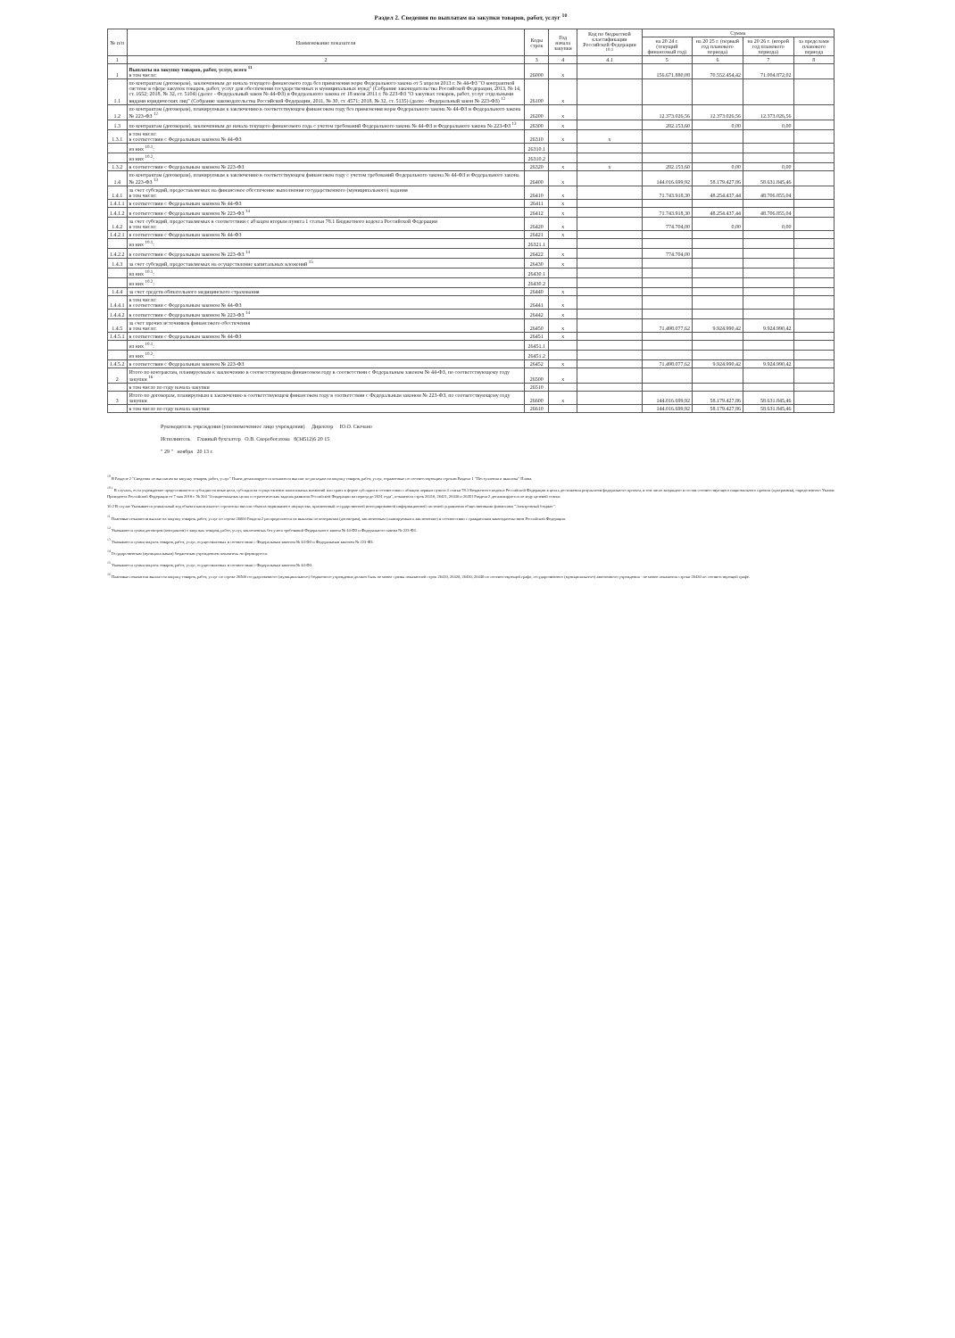Раздел 2. Сведения по выплатам на закупки товаров, работ, услуг <sup>10</sup>
| № п/п | Наименование показателя | Коды строк | Год начала закупки | Код по бюджетной классификации Российской Федерации <sup>10.1</sup> | Сумма | | | |
| --- | --- | --- | --- | --- | --- | --- | --- | --- |
| | | | | | на 20 24 г. (текущий финансовый год) | на 20 25 г. (первый год планового периода) | на 20 26 г. (второй год планового периода) | за пределами планового периода |
| 1 | 2 | 3 | 4 | 4.1 | 5 | 6 | 7 | 8 |
| 1 | Выплаты на закупку товаров, работ, услуг, всего <sup>11</sup> в том числе: | 26000 | x | | 156.671.880,08 | 70.552.454,42 | 71.004.872,02 | |
| 1.1 | по контрактам (договорам), заключенным до начала текущего финансового года без применения норм Федерального закона от 5 апреля 2013 г. № 44-ФЗ "О контрактной системе в сфере закупок товаров, работ, услуг для обеспечения государственных и муниципальных нужд" (Собрание законодательства Российской Федерации, 2013, № 14, ст. 1652; 2018, № 32, ст. 5104) (далее - Федеральный закон № 44-ФЗ) и Федерального закона от 18 июля 2011 г. № 223-ФЗ "О закупках товаров, работ, услуг отдельными видами юридических лиц" (Собрание законодательства Российской Федерации, 2011, № 30, ст. 4571; 2018, № 32, ст. 5135) (далее - Федеральный закон № 223-ФЗ) <sup>12</sup> | 26100 | x | | | | | |
| 1.2 | по контрактам (договорам), планируемым к заключению в соответствующем финансовом году без применения норм Федерального закона № 44-ФЗ и Федерального закона № 223-ФЗ <sup>12</sup> | 26200 | x | | 12.373.026,56 | 12.373.026,56 | 12.373.026,56 | |
| 1.3 | по контрактам (договорам), заключенным до начала текущего финансового года с учетом требований Федерального закона № 44-ФЗ и Федерального закона № 223-ФЗ <sup>13</sup> | 26300 | x | | 282.153,60 | 0,00 | 0,00 | |
| 1.3.1 | в том числе: в соответствии с Федеральным законом № 44-ФЗ | 26310 | x | x | | | | |
| | из них <sup>10.1</sup>: | 26310.1 | | | | | | |
| | из них <sup>10.2</sup>: | 26310.2 | | | | | | |
| 1.3.2 | в соответствии с Федеральным законом № 223-ФЗ | 26320 | x | x | 282.153,60 | 0,00 | 0,00 | |
| 1.4 | по контрактам (договорам), планируемым к заключению в соответствующем финансовом году с учетом требований Федерального закона № 44-ФЗ и Федерального закона № 223-ФЗ <sup>13</sup> | 26400 | x | | 144.016.699,92 | 58.179.427,86 | 58.631.845,46 | |
| 1.4.1 | за счет субсидий, предоставляемых на финансовое обеспечение выполнения государственного (муниципального) задания в том числе: | 26410 | x | | 71.743.918,30 | 48.254.437,44 | 48.706.855,04 | |
| 1.4.1.1 | в соответствии с Федеральным законом № 44-ФЗ | 26411 | x | | | | | |
| 1.4.1.2 | в соответствии с Федеральным законом № 223-ФЗ <sup>14</sup> | 26412 | x | | 71.743.918,30 | 48.254.437,44 | 48.706.855,04 | |
| 1.4.2 | за счет субсидий, предоставляемых в соответствии с абзацем вторым пункта 1 статьи 78.1 Бюджетного кодекса Российской Федерации в том числе: | 26420 | x | | 774.704,00 | 0,00 | 0,00 | |
| 1.4.2.1 | в соответствии с Федеральным законом № 44-ФЗ | 26421 | x | | | | | |
| | из них <sup>10.1</sup>: | 26321.1 | | | | | | |
| 1.4.2.2 | в соответствии с Федеральным законом № 223-ФЗ <sup>14</sup> | 26422 | x | | 774.704,00 | | | |
| 1.4.3 | за счет субсидий, предоставляемых на осуществление капитальных вложений <sup>15</sup> | 26430 | x | | | | | |
| | из них <sup>10.1</sup>: | 26430.1 | | | | | | |
| | из них <sup>10.2</sup>: | 26430.2 | | | | | | |
| 1.4.4 | за счет средств обязательного медицинского страхования | 26440 | x | | | | | |
| 1.4.4.1 | в том числе: в соответствии с Федеральным законом № 44-ФЗ | 26441 | x | | | | | |
| 1.4.4.2 | в соответствии с Федеральным законом № 223-ФЗ <sup>14</sup> | 26442 | x | | | | | |
| 1.4.5 | за счет прочих источников финансового обеспечения в том числе: | 26450 | x | | 71.498.077,62 | 9.924.990,42 | 9.924.990,42 | |
| 1.4.5.1 | в соответствии с Федеральным законом № 44-ФЗ | 26451 | x | | | | | |
| | из них <sup>10.1</sup>: | 26451.1 | | | | | | |
| | из них <sup>10.2</sup>: | 26451.2 | | | | | | |
| 1.4.5.2 | в соответствии с Федеральным законом № 223-ФЗ | 26452 | x | | 71.498.077,62 | 9.924.990,42 | 9.924.990,42 | |
| 2 | Итого по контрактам, планируемым к заключению в соответствующем финансовом году в соответствии с Федеральным законом № 44-ФЗ, по соответствующему году закупки <sup>16</sup> | 26500 | x | | | | | |
| | в том числе по году начала закупки | 26510 | | | | | | |
| 3 | Итого по договорам, планируемым к заключению в соответствующем финансовом году в соответствии с Федеральным законом № 223-ФЗ, по соответствующему году закупки | 26600 | x | | 144.016.699,92 | 58.179.427,86 | 58.631.845,46 | |
| | в том числе по году начала закупки | 26610 | | | 144.016.699,92 | 58.179.427,86 | 58.631.845,46 | |
Руководитель учреждения (уполномоченное лицо учреждения) Директор Ю.О. Свечано
Исполнитель Главный бухгалтер О.В. Скоробогатова 8(34512)6 20 15
" 29 " ноября 20 13 г.
<sup>10</sup> В Разделе 2 "Сведения по выплатам на закупку товаров, работ, услуг" Плана детализируются показатели выплат по расходам на закупку товаров, работ, услуг, отраженные по соответствующим строкам Раздела 1 "Поступления и выплаты" Плана.
<sup>10.1</sup> В случаях, если учреждению предоставляются субсидия на иные цели, субсидия на осуществление капитальных вложений или грант в форме субсидии в соответствии с абзацем первым пункта 4 статьи 78.1 Бюджетного кодекса Российской Федерации в целях достижения результатов федерального проекта, в том числе входящего в состав соответствующего национального проекта (программы), определенного Указом Президента Российской Федерации от 7 мая 2018 г. № 204 "О национальных целях и стратегических задачах развития Российской Федерации на период до 2024 года", показатели строк 26310, 26421, 26430 и 26451 Раздела 2 детализируются по коду целевой статьи.
10.2 В случае Указывается уникальный код объекта капитального строительства или объекта недвижимого имущества, присвоенный государственной интегрированной информационной системой управления общественными финансами "Электронный бюджет".
<sup>11</sup> Плановые показатели выплат на закупку товаров, работ, услуг по строке 26000 Раздела 2 распределяются на выплаты по контрактам (договорам), заключенным (планируемым к заключению) в соответствии с гражданским законодательством Российской Федерации.
<sup>12</sup> Указывается сумма договоров (контрактов) о закупках товаров, работ, услуг, заключенных без учета требований Федерального закона № 44-ФЗ и Федерального закона № 223-ФЗ.
<sup>13</sup> Указывается сумма закупок товаров, работ, услуг, осуществляемых в соответствии с Федеральным законом № 44-ФЗ и Федеральным законом № 223-ФЗ.
<sup>14</sup> Государственным (муниципальным) бюджетным учреждением показатель не формируется.
<sup>15</sup> Указывается сумма закупок товаров, работ, услуг, осуществляемых в соответствии с Федеральным законом № 44-ФЗ.
<sup>16</sup> Плановые показатели выплат на закупку товаров, работ, услуг по строке 26500 государственного (муниципального) бюджетного учреждения должен быть не менее суммы показателей строк 26410, 26420, 26430, 26440 по соответствующей графе, государственного (муниципального) автономного учреждения - не менее показателя строки 26430 по соответствующей графе.